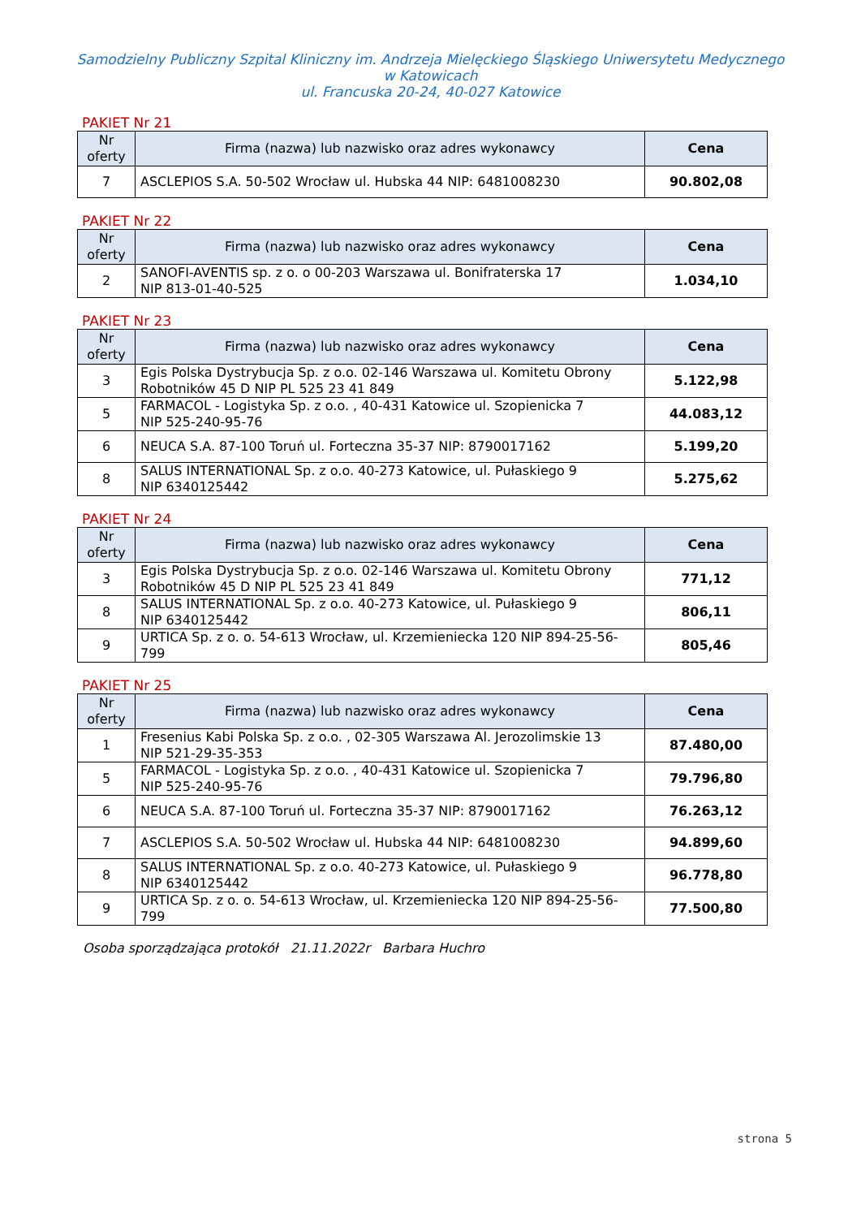Samodzielny Publiczny Szpital Kliniczny im. Andrzeja Mielęckiego Śląskiego Uniwersytetu Medycznego
w Katowicach
ul. Francuska 20-24, 40-027 Katowice
PAKIET Nr 21
| Nr oferty | Firma (nazwa) lub nazwisko oraz adres wykonawcy | Cena |
| --- | --- | --- |
| 7 | ASCLEPIOS S.A. 50-502 Wrocław ul. Hubska 44 NIP: 6481008230 | 90.802,08 |
PAKIET Nr 22
| Nr oferty | Firma (nazwa) lub nazwisko oraz adres wykonawcy | Cena |
| --- | --- | --- |
| 2 | SANOFI-AVENTIS sp. z o. o 00-203 Warszawa ul. Bonifraterska 17 NIP 813-01-40-525 | 1.034,10 |
PAKIET Nr 23
| Nr oferty | Firma (nazwa) lub nazwisko oraz adres wykonawcy | Cena |
| --- | --- | --- |
| 3 | Egis Polska Dystrybucja Sp. z o.o. 02-146 Warszawa ul. Komitetu Obrony Robotników 45 D NIP PL 525 23 41 849 | 5.122,98 |
| 5 | FARMACOL - Logistyka Sp. z o.o. , 40-431 Katowice ul. Szopienicka 7 NIP 525-240-95-76 | 44.083,12 |
| 6 | NEUCA S.A. 87-100 Toruń ul. Forteczna 35-37 NIP: 8790017162 | 5.199,20 |
| 8 | SALUS INTERNATIONAL Sp. z o.o. 40-273 Katowice, ul. Pułaskiego 9 NIP 6340125442 | 5.275,62 |
PAKIET Nr 24
| Nr oferty | Firma (nazwa) lub nazwisko oraz adres wykonawcy | Cena |
| --- | --- | --- |
| 3 | Egis Polska Dystrybucja Sp. z o.o. 02-146 Warszawa ul. Komitetu Obrony Robotników 45 D NIP PL 525 23 41 849 | 771,12 |
| 8 | SALUS INTERNATIONAL Sp. z o.o. 40-273 Katowice, ul. Pułaskiego 9 NIP 6340125442 | 806,11 |
| 9 | URTICA Sp. z o. o. 54-613 Wrocław, ul. Krzemieniecka 120 NIP 894-25-56-799 | 805,46 |
PAKIET Nr 25
| Nr oferty | Firma (nazwa) lub nazwisko oraz adres wykonawcy | Cena |
| --- | --- | --- |
| 1 | Fresenius Kabi Polska Sp. z o.o. , 02-305 Warszawa Al. Jerozolimskie 13 NIP 521-29-35-353 | 87.480,00 |
| 5 | FARMACOL - Logistyka Sp. z o.o. , 40-431 Katowice ul. Szopienicka 7 NIP 525-240-95-76 | 79.796,80 |
| 6 | NEUCA S.A. 87-100 Toruń ul. Forteczna 35-37 NIP: 8790017162 | 76.263,12 |
| 7 | ASCLEPIOS S.A. 50-502 Wrocław ul. Hubska 44 NIP: 6481008230 | 94.899,60 |
| 8 | SALUS INTERNATIONAL Sp. z o.o. 40-273 Katowice, ul. Pułaskiego 9 NIP 6340125442 | 96.778,80 |
| 9 | URTICA Sp. z o. o. 54-613 Wrocław, ul. Krzemieniecka 120 NIP 894-25-56-799 | 77.500,80 |
Osoba sporządzająca protokół 21.11.2022r Barbara Huchro
strona 5